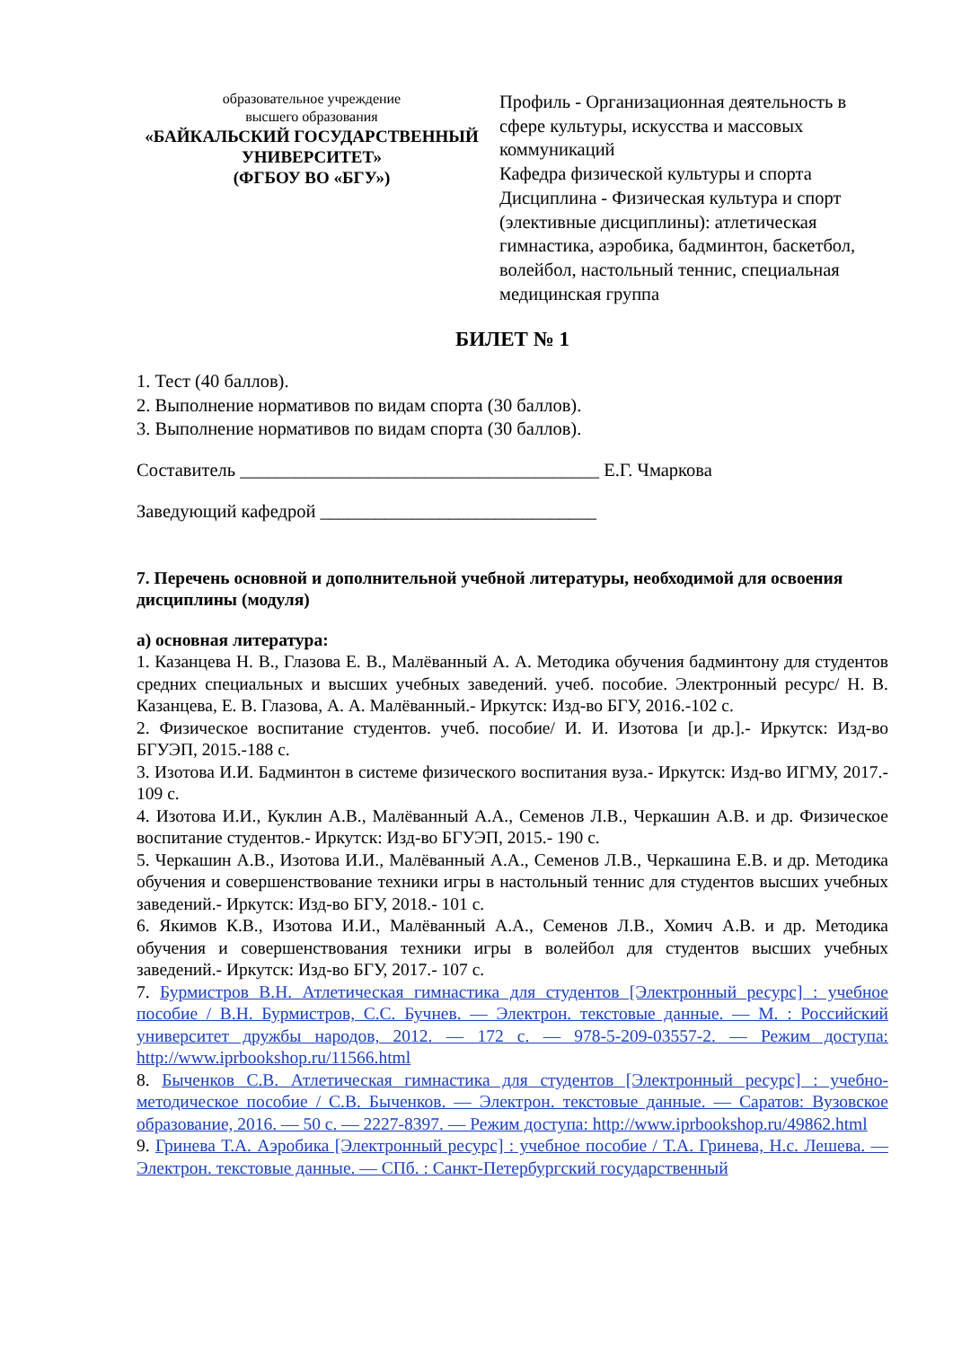образовательное учреждение
высшего образования
«БАЙКАЛЬСКИЙ ГОСУДАРСТВЕННЫЙ УНИВЕРСИТЕТ»
(ФГБОУ ВО «БГУ»)
Профиль - Организационная деятельность в сфере культуры, искусства и массовых коммуникаций
Кафедра физической культуры и спорта
Дисциплина - Физическая культура и спорт (элективные дисциплины): атлетическая гимнастика, аэробика, бадминтон, баскетбол, волейбол, настольный теннис, специальная медицинская группа
БИЛЕТ № 1
1. Тест (40 баллов).
2. Выполнение нормативов по видам спорта (30 баллов).
3. Выполнение нормативов по видам спорта (30 баллов).
Составитель _______________________________________ Е.Г. Чмаркова
Заведующий кафедрой ______________________________
7. Перечень основной и дополнительной учебной литературы, необходимой для освоения дисциплины (модуля)
а) основная литература:
1. Казанцева Н. В., Глазова Е. В., Малёванный А. А. Методика обучения бадминтону для студентов средних специальных и высших учебных заведений. учеб. пособие. Электронный ресурс/ Н. В. Казанцева, Е. В. Глазова, А. А. Малёванный.- Иркутск: Изд-во БГУ, 2016.-102 с.
2. Физическое воспитание студентов. учеб. пособие/ И. И. Изотова [и др.].- Иркутск: Изд-во БГУЭП, 2015.-188 с.
3. Изотова И.И. Бадминтон в системе физического воспитания вуза.- Иркутск: Изд-во ИГМУ, 2017.- 109 с.
4. Изотова И.И., Куклин А.В., Малёванный А.А., Семенов Л.В., Черкашин А.В. и др. Физическое воспитание студентов.- Иркутск: Изд-во БГУЭП, 2015.- 190 с.
5. Черкашин А.В., Изотова И.И., Малёванный А.А., Семенов Л.В., Черкашина Е.В. и др. Методика обучения и совершенствование техники игры в настольный теннис для студентов высших учебных заведений.- Иркутск: Изд-во БГУ, 2018.- 101 с.
6. Якимов К.В., Изотова И.И., Малёванный А.А., Семенов Л.В., Хомич А.В. и др. Методика обучения и совершенствования техники игры в волейбол для студентов высших учебных заведений.- Иркутск: Изд-во БГУ, 2017.- 107 с.
7. Бурмистров В.Н. Атлетическая гимнастика для студентов [Электронный ресурс] : учебное пособие / В.Н. Бурмистров, С.С. Бучнев. — Электрон. текстовые данные. — М. : Российский университет дружбы народов, 2012. — 172 c. — 978-5-209-03557-2. — Режим доступа: http://www.iprbookshop.ru/11566.html
8. Быченков С.В. Атлетическая гимнастика для студентов [Электронный ресурс] : учебно-методическое пособие / С.В. Быченков. — Электрон. текстовые данные. — Саратов: Вузовское образование, 2016. — 50 c. — 2227-8397. — Режим доступа: http://www.iprbookshop.ru/49862.html
9. Гринева Т.А. Аэробика [Электронный ресурс] : учебное пособие / Т.А. Гринева, Н.с. Лешева. — Электрон. текстовые данные. — СПб. : Санкт-Петербургский государственный